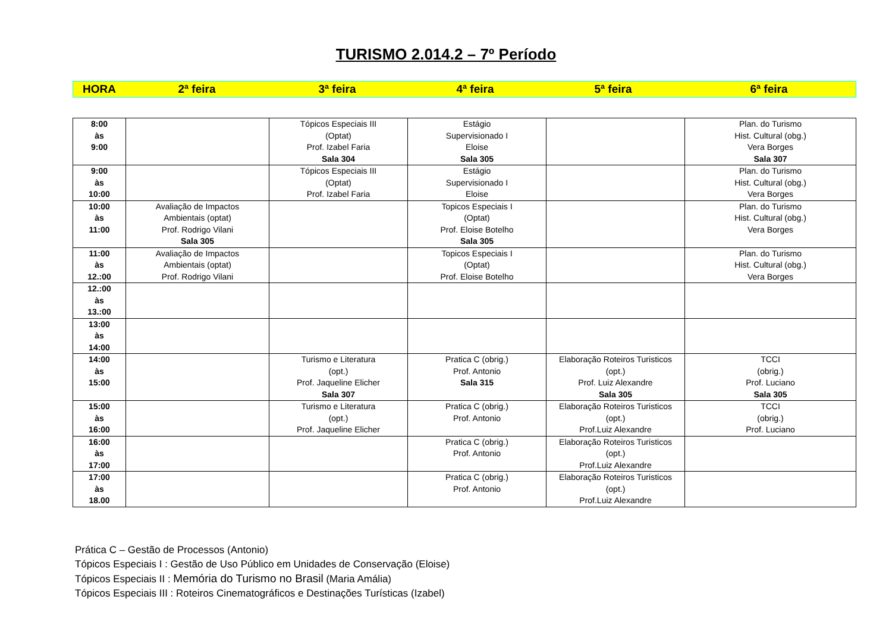TURISMO 2.014.2 – 7º Período
| HORA | 2ª feira | 3ª feira | 4ª feira | 5ª feira | 6ª feira |
| --- | --- | --- | --- | --- | --- |
| 8:00 às 9:00 | | Tópicos Especiais III (Optat) Prof. Izabel Faria Sala 304 | Estágio Supervisionado I Eloise Sala 305 | | Plan. do Turismo Hist. Cultural (obg.) Vera Borges Sala 307 |
| 9:00 às 10:00 | | Tópicos Especiais III (Optat) Prof. Izabel Faria | Estágio Supervisionado I Eloise | | Plan. do Turismo Hist. Cultural (obg.) Vera Borges |
| 10:00 às 11:00 | Avaliação de Impactos Ambientais (optat) Prof. Rodrigo Vilani Sala 305 | | Topicos Especiais I (Optat) Prof. Eloise Botelho Sala 305 | | Plan. do Turismo Hist. Cultural (obg.) Vera Borges |
| 11:00 às 12.:00 | Avaliação de Impactos Ambientais (optat) Prof. Rodrigo Vilani | | Topicos Especiais I (Optat) Prof. Eloise Botelho | | Plan. do Turismo Hist. Cultural (obg.) Vera Borges |
| 12.:00 às 13.:00 | | | | | |
| 13:00 às 14:00 | | | | | |
| 14:00 às 15:00 | | Turismo e Literatura (opt.) Prof. Jaqueline Elicher Sala 307 | Pratica C (obrig.) Prof. Antonio Sala 315 | Elaboração Roteiros Turisticos (opt.) Prof. Luiz Alexandre Sala 305 | TCCI (obrig.) Prof. Luciano Sala 305 |
| 15:00 às 16:00 | | Turismo e Literatura (opt.) Prof. Jaqueline Elicher | Pratica C (obrig.) Prof. Antonio | Elaboração Roteiros Turisticos (opt.) Prof.Luiz Alexandre | TCCI (obrig.) Prof. Luciano |
| 16:00 às 17:00 | | | Pratica C (obrig.) Prof. Antonio | Elaboração Roteiros Turisticos (opt.) Prof.Luiz Alexandre | |
| 17:00 às 18.00 | | | Pratica C (obrig.) Prof. Antonio | Elaboração Roteiros Turisticos (opt.) Prof.Luiz Alexandre | |
Prática C – Gestão de Processos (Antonio)
Tópicos Especiais I : Gestão de Uso Público em Unidades de Conservação (Eloise)
Tópicos Especiais II : Memória do Turismo no Brasil (Maria Amália)
Tópicos Especiais III : Roteiros Cinematográficos e Destinações Turísticas (Izabel)